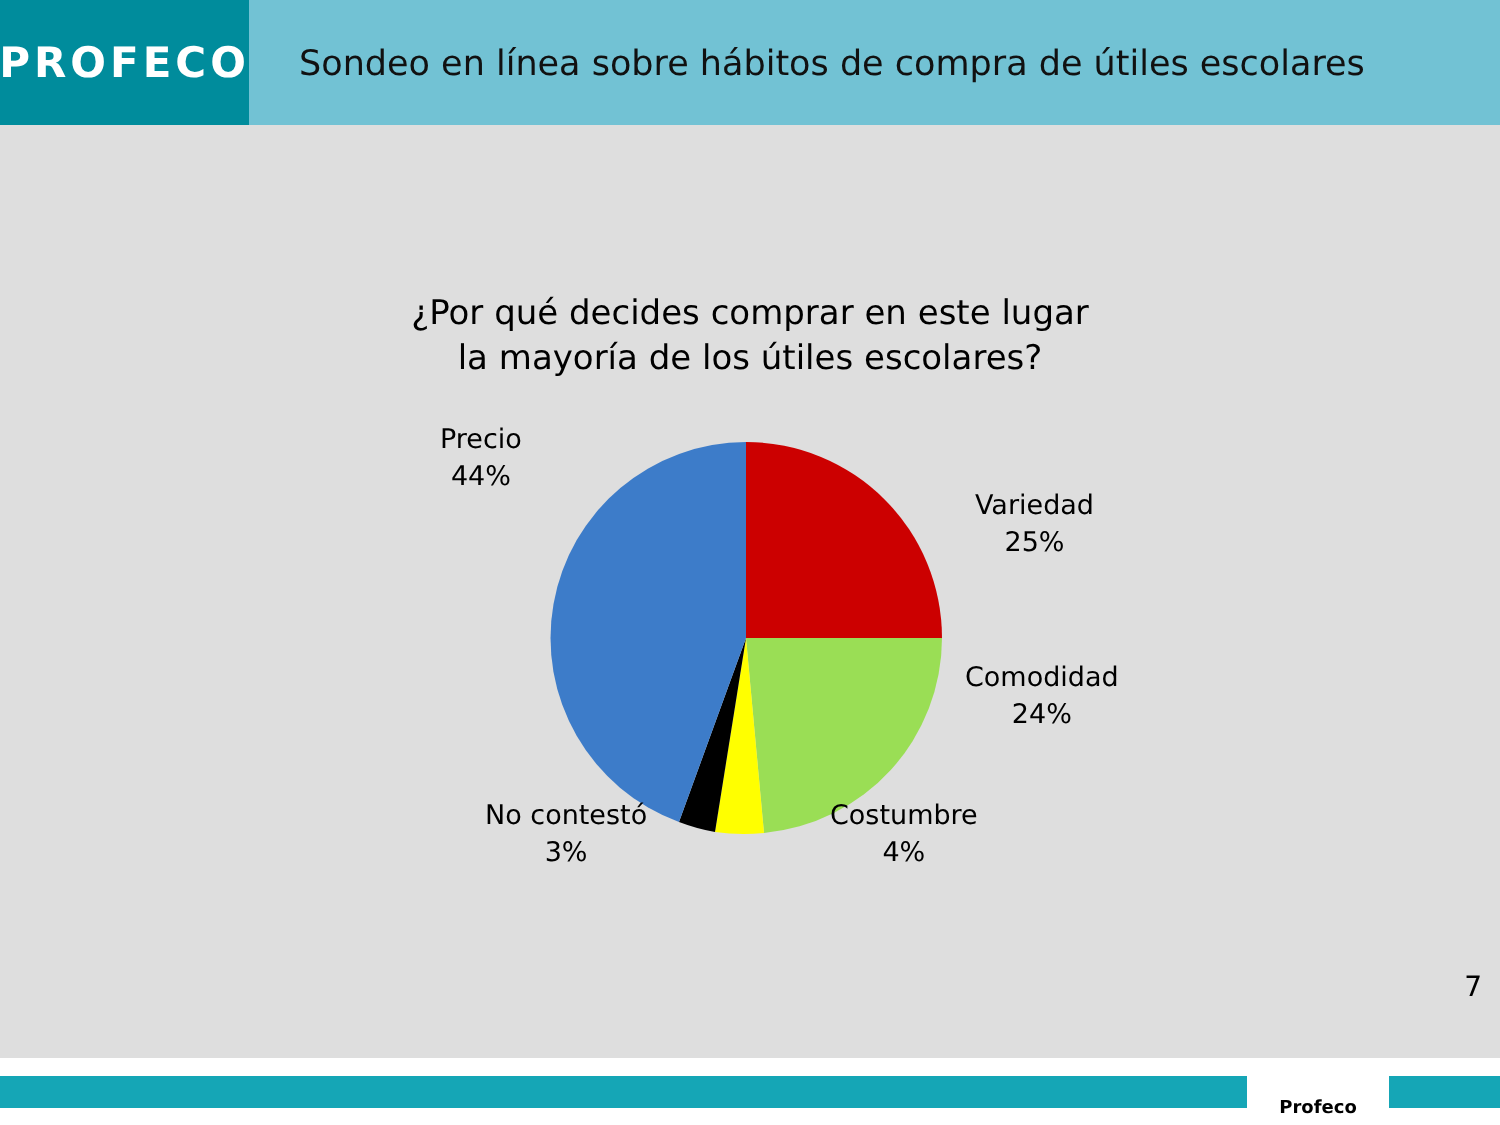PROFECO
Sondeo en línea sobre hábitos de compra de útiles escolares
¿Por qué decides comprar en este lugar
la mayoría de los útiles escolares?
Precio
44%
Variedad
25%
Comodidad
24%
Costumbre
4%
No contestó
3%
7
Profeco